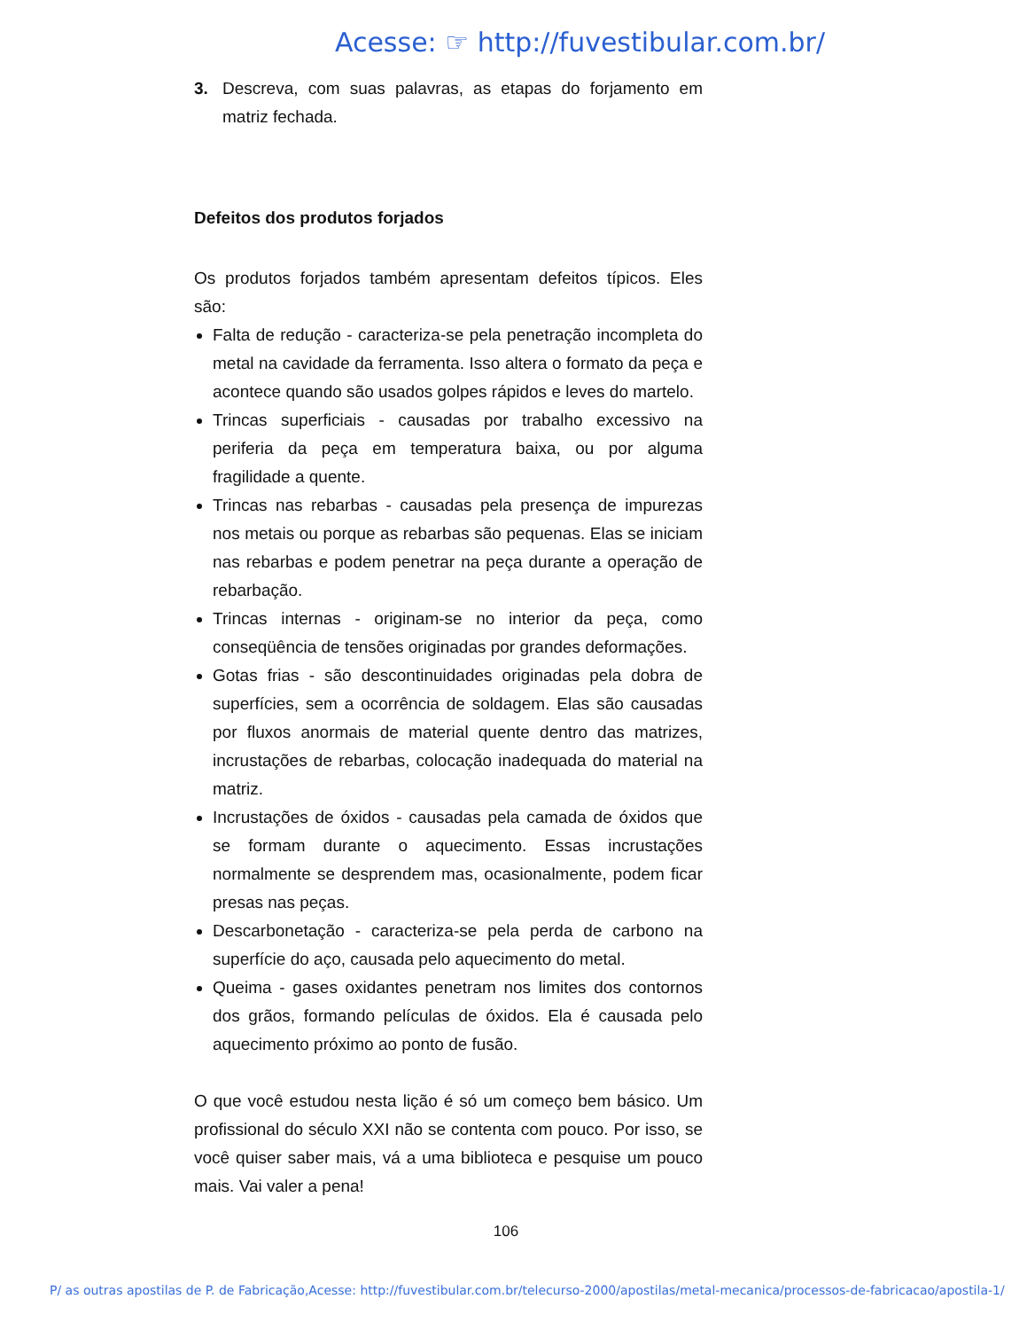Acesse: ☞ http://fuvestibular.com.br/
3. Descreva, com suas palavras, as etapas do forjamento em matriz fechada.
Defeitos dos produtos forjados
Os produtos forjados também apresentam defeitos típicos. Eles são:
Falta de redução - caracteriza-se pela penetração incompleta do metal na cavidade da ferramenta. Isso altera o formato da peça e acontece quando são usados golpes rápidos e leves do martelo.
Trincas superficiais - causadas por trabalho excessivo na periferia da peça em temperatura baixa, ou por alguma fragilidade a quente.
Trincas nas rebarbas - causadas pela presença de impurezas nos metais ou porque as rebarbas são pequenas. Elas se iniciam nas rebarbas e podem penetrar na peça durante a operação de rebarbação.
Trincas internas - originam-se no interior da peça, como conseqüência de tensões originadas por grandes deformações.
Gotas frias - são descontinuidades originadas pela dobra de superfícies, sem a ocorrência de soldagem. Elas são causadas por fluxos anormais de material quente dentro das matrizes, incrustações de rebarbas, colocação inadequada do material na matriz.
Incrustações de óxidos - causadas pela camada de óxidos que se formam durante o aquecimento. Essas incrustações normalmente se desprendem mas, ocasionalmente, podem ficar presas nas peças.
Descarbonetação - caracteriza-se pela perda de carbono na superfície do aço, causada pelo aquecimento do metal.
Queima - gases oxidantes penetram nos limites dos contornos dos grãos, formando películas de óxidos. Ela é causada pelo aquecimento próximo ao ponto de fusão.
O que você estudou nesta lição é só um começo bem básico. Um profissional do século XXI não se contenta com pouco. Por isso, se você quiser saber mais, vá a uma biblioteca e pesquise um pouco mais. Vai valer a pena!
106
P/ as outras apostilas de P. de Fabricação,Acesse: http://fuvestibular.com.br/telecurso-2000/apostilas/metal-mecanica/processos-de-fabricacao/apostila-1/